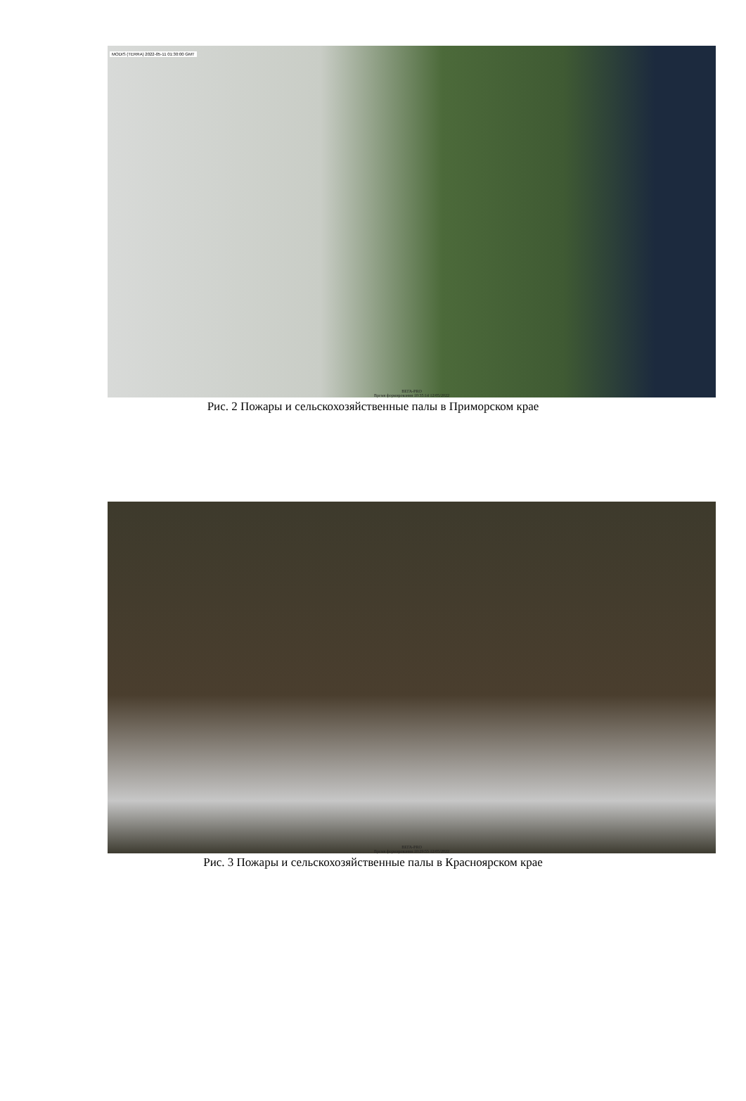MODIS (TERRA) 2022-05-11 01:30:00 GMT
ВЕГА-PRO
Время формирования 10:35:14 12/05/2022
Рис. 2 Пожары и сельскохозяйственные палы в Приморском крае
ВЕГА-PRO
Время формирования 10:29:55 12/05/2022
Рис. 3 Пожары и сельскохозяйственные палы в Красноярском крае